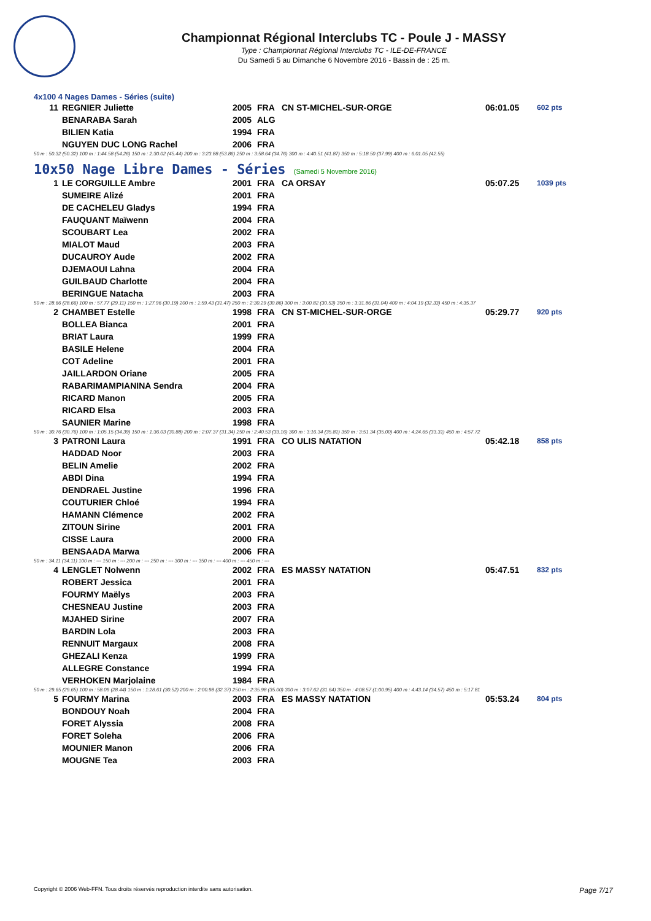Championnat Régional Interclubs TC - Poule J - MASSY
Type : Championnat Régional Interclubs TC - ILE-DE-FRANCE
Du Samedi 5 au Dimanche 6 Novembre 2016 - Bassin de : 25 m.
4x100 4 Nages Dames - Séries (suite)
| 11 | REGNIER Juliette | 2005 | FRA | CN ST-MICHEL-SUR-ORGE | 06:01.05 | 602 pts |
| | BENARABA Sarah | 2005 | ALG | | | |
| | BILIEN Katia | 1994 | FRA | | | |
| | NGUYEN DUC LONG Rachel | 2006 | FRA | | | |
| 50 m : 50.32 (50.32) 100 m : 1:44.58 (54.26) 150 m : 2:30.02 (45.44) 200 m : 3:23.88 (53.86) 250 m : 3:58.64 (34.76) 300 m : 4:40.51 (41.87) 350 m : 5:18.50 (37.99) 400 m : 6:01.05 (42.55) | | | | | | |
10x50 Nage Libre Dames - Séries (Samedi 5 Novembre 2016)
| 1 | LE CORGUILLE Ambre | 2001 | FRA | CA ORSAY | 05:07.25 | 1039 pts |
| | SUMEIRE Alizé | 2001 | FRA | | | |
| | DE CACHELEU Gladys | 1994 | FRA | | | |
| | FAUQUANT Maïwenn | 2004 | FRA | | | |
| | SCOUBART Lea | 2002 | FRA | | | |
| | MIALOT Maud | 2003 | FRA | | | |
| | DUCAUROY Aude | 2002 | FRA | | | |
| | DJEMAOUI Lahna | 2004 | FRA | | | |
| | GUILBAUD Charlotte | 2004 | FRA | | | |
| | BERINGUE Natacha | 2003 | FRA | | | |
| 50 m : 28.66 (28.66) 100 m : 57.77 (29.11) 150 m : 1:27.96 (30.19) 200 m : 1:59.43 (31.47) 250 m : 2:30.29 (30.86) 300 m : 3:00.82 (30.53) 350 m : 3:31.86 (31.04) 400 m : 4:04.19 (32.33) 450 m : 4:35.37 | | | | | | |
| 2 | CHAMBET Estelle | 1998 | FRA | CN ST-MICHEL-SUR-ORGE | 05:29.77 | 920 pts |
| | BOLLEA Bianca | 2001 | FRA | | | |
| | BRIAT Laura | 1999 | FRA | | | |
| | BASILE Helene | 2004 | FRA | | | |
| | COT Adeline | 2001 | FRA | | | |
| | JAILLARDON Oriane | 2005 | FRA | | | |
| | RABARIMAMPIANINA Sendra | 2004 | FRA | | | |
| | RICARD Manon | 2005 | FRA | | | |
| | RICARD Elsa | 2003 | FRA | | | |
| | SAUNIER Marine | 1998 | FRA | | | |
| 50 m : 30.76 (30.76) 100 m : 1:05.15 (34.39) 150 m : 1:36.03 (30.88) 200 m : 2:07.37 (31.34) 250 m : 2:40.53 (33.16) 300 m : 3:16.34 (35.81) 350 m : 3:51.34 (35.00) 400 m : 4:24.65 (33.31) 450 m : 4:57.72 | | | | | | |
| 3 | PATRONI Laura | 1991 | FRA | CO ULIS NATATION | 05:42.18 | 858 pts |
| | HADDAD Noor | 2003 | FRA | | | |
| | BELIN Amelie | 2002 | FRA | | | |
| | ABDI Dina | 1994 | FRA | | | |
| | DENDRAEL Justine | 1996 | FRA | | | |
| | COUTURIER Chloé | 1994 | FRA | | | |
| | HAMANN Clémence | 2002 | FRA | | | |
| | ZITOUN Sirine | 2001 | FRA | | | |
| | CISSE Laura | 2000 | FRA | | | |
| | BENSAADA Marwa | 2006 | FRA | | | |
| 50 m : 34.11 (34.11) 100 m : --- 150 m : --- 200 m : --- 250 m : --- 300 m : --- 350 m : --- 400 m : --- 450 m : --- | | | | | | |
| 4 | LENGLET Nolwenn | 2002 | FRA | ES MASSY NATATION | 05:47.51 | 832 pts |
| | ROBERT Jessica | 2001 | FRA | | | |
| | FOURMY Maëlys | 2003 | FRA | | | |
| | CHESNEAU Justine | 2003 | FRA | | | |
| | MJAHED Sirine | 2007 | FRA | | | |
| | BARDIN Lola | 2003 | FRA | | | |
| | RENNUIT Margaux | 2008 | FRA | | | |
| | GHEZALI Kenza | 1999 | FRA | | | |
| | ALLEGRE Constance | 1994 | FRA | | | |
| | VERHOKEN Marjolaine | 1984 | FRA | | | |
| 50 m : 29.65 (29.65) 100 m : 58.09 (28.44) 150 m : 1:28.61 (30.52) 200 m : 2:00.98 (32.37) 250 m : 2:35.98 (35.00) 300 m : 3:07.62 (31.64) 350 m : 4:08.57 (1:00.95) 400 m : 4:43.14 (34.57) 450 m : 5:17.81 | | | | | | |
| 5 | FOURMY Marina | 2003 | FRA | ES MASSY NATATION | 05:53.24 | 804 pts |
| | BONDOUY Noah | 2004 | FRA | | | |
| | FORET Alyssia | 2008 | FRA | | | |
| | FORET Soleha | 2006 | FRA | | | |
| | MOUNIER Manon | 2006 | FRA | | | |
| | MOUGNE Tea | 2003 | FRA | | | |
Copyright © 2006 Web-FFN. Tous droits réservés reproduction interdite sans autorisation. Page 7/17